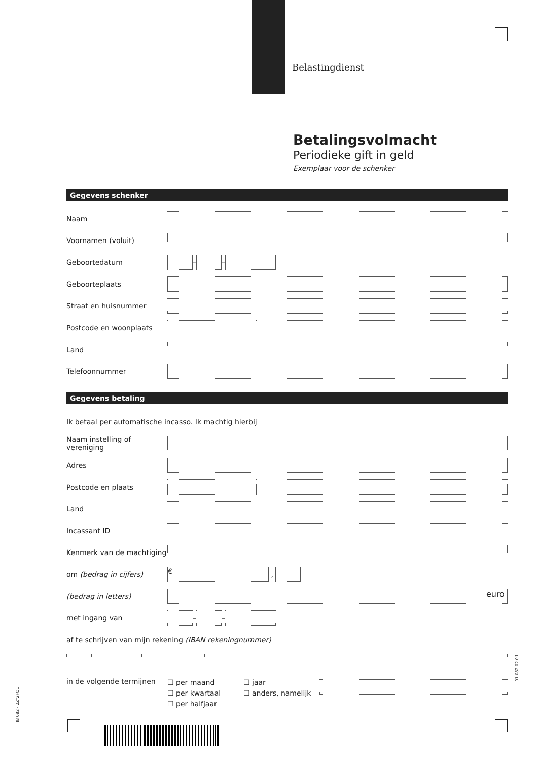Belastingdienst
Betalingsvolmacht
Periodieke gift in geld
Exemplaar voor de schenker
Gegevens schenker
Naam
Voornamen (voluit)
Geboortedatum – –
Geboorteplaats
Straat en huisnummer
Postcode en woonplaats
Land
Telefoonnummer
Gegevens betaling
Ik betaal per automatische incasso. Ik machtig hierbij
Naam instelling of vereniging
Adres
Postcode en plaats
Land
Incassant ID
Kenmerk van de machtiging
om (bedrag in cijfers) € ,
(bedrag in letters) euro
met ingang van – –
af te schrijven van mijn rekening (IBAN rekeningnummer)
in de volgende termijnen ☐ per maand
☐ per kwartaal
☐ per halfjaar ☐ jaar
☐ anders, namelijk
IB 082 - 2Z*2FOL
01 082 02 01